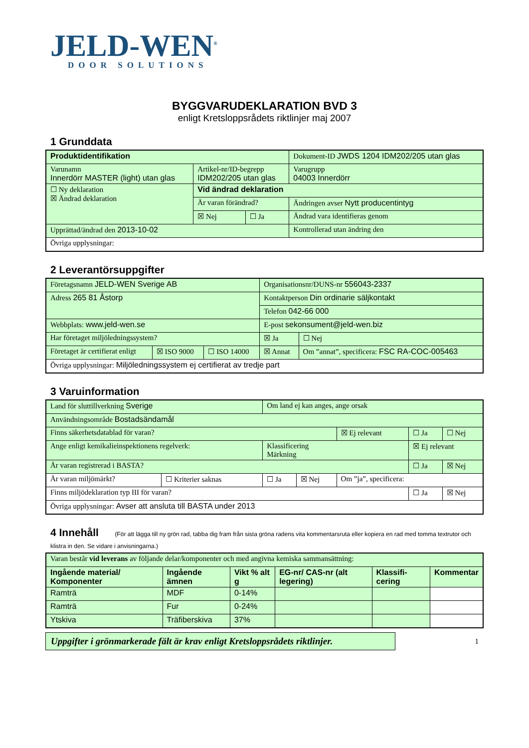JELD-WEN<sup>®</sup>
DOOR SOLUTIONS
BYGGVARUDEKLARATION BVD 3
enligt Kretsloppsrådets riktlinjer maj 2007
1 Grunddata
| Produktidentifikation | | | Dokument-ID JWDS 1204 IDM202/205 utan glas |
| Varunamn Innerdörr MASTER (light) utan glas | Artikel-nr/ID-begrepp IDM202/205 utan glas | | Varugrupp 04003 Innerdörr |
| ☐ Ny deklaration ☒ Ändrad deklaration | Vid ändrad deklaration | | |
| | Är varan förändrad? | | Ändringen avser Nytt producentintyg |
| | ☒ Nej | ☐ Ja | Ändrad vara identifieras genom |
| Upprättad/ändrad den 2013-10-02 | | | Kontrollerad utan ändring den |
| Övriga upplysningar: | | | |
2 Leverantörsuppgifter
| Företagsnamn JELD-WEN Sverige AB | | | Organisationsnr/DUNS-nr 556043-2337 | |
| Adress 265 81 Åstorp | | | Kontaktperson Din ordinarie säljkontakt | |
| | | | Telefon 042-66 000 | |
| Webbplats: www.jeld-wen.se | | | E-post sekonsument@jeld-wen.biz | |
| Har företaget miljöledningssystem? | | | ☒ Ja | ☐ Nej |
| Företaget är certifierat enligt | ☒ ISO 9000 | ☐ ISO 14000 | ☒ Annat | Om ”annat”, specificera: FSC RA-COC-005463 |
| Övriga upplysningar: Miljöledningssystem ej certifierat av tredje part | | | | |
3 Varuinformation
| Land för sluttillverkning Sverige | | Om land ej kan anges, ange orsak | | | | |
| Användningsområde Bostadsändamål | | | | | | |
| Finns säkerhetsdatablad för varan? | | | | ☒ Ej relevant | ☐ Ja | ☐ Nej |
| Ange enligt kemikalieinspektionens regelverk: | | Klassificering Märkning | | | ☒ Ej relevant | |
| Är varan registrerad i BASTA? | | | | | ☐ Ja | ☒ Nej |
| Är varan miljömärkt? | ☐ Kriterier saknas | ☐ Ja | ☒ Nej | Om ”ja”, specificera: | | |
| Finns miljödeklaration typ III för varan? | | | | | ☐ Ja | ☒ Nej |
| Övriga upplysningar: Avser att ansluta till BASTA under 2013 | | | | | | |
4 Innehåll (För att lägga till ny grön rad, tabba dig fram från sista gröna radens vita kommentarsruta eller kopiera en rad med tomma textrutor och klistra in den. Se vidare i anvisningarna.)
| Varan består vid leverans av följande delar/komponenter och med angivna kemiska sammansättning: | | | | | |
| Ingående material/ Komponenter | Ingående ämnen | Vikt % alt g | EG-nr/ CAS-nr (alt legering) | Klassifi-cering | Kommentar |
| Ramträ | MDF | 0-14% | | | |
| Ramträ | Fur | 0-24% | | | |
| Ytskiva | Träfiberskiva | 37% | | | |
Uppgifter i grönmarkerade fält är krav enligt Kretsloppsrådets riktlinjer.
1